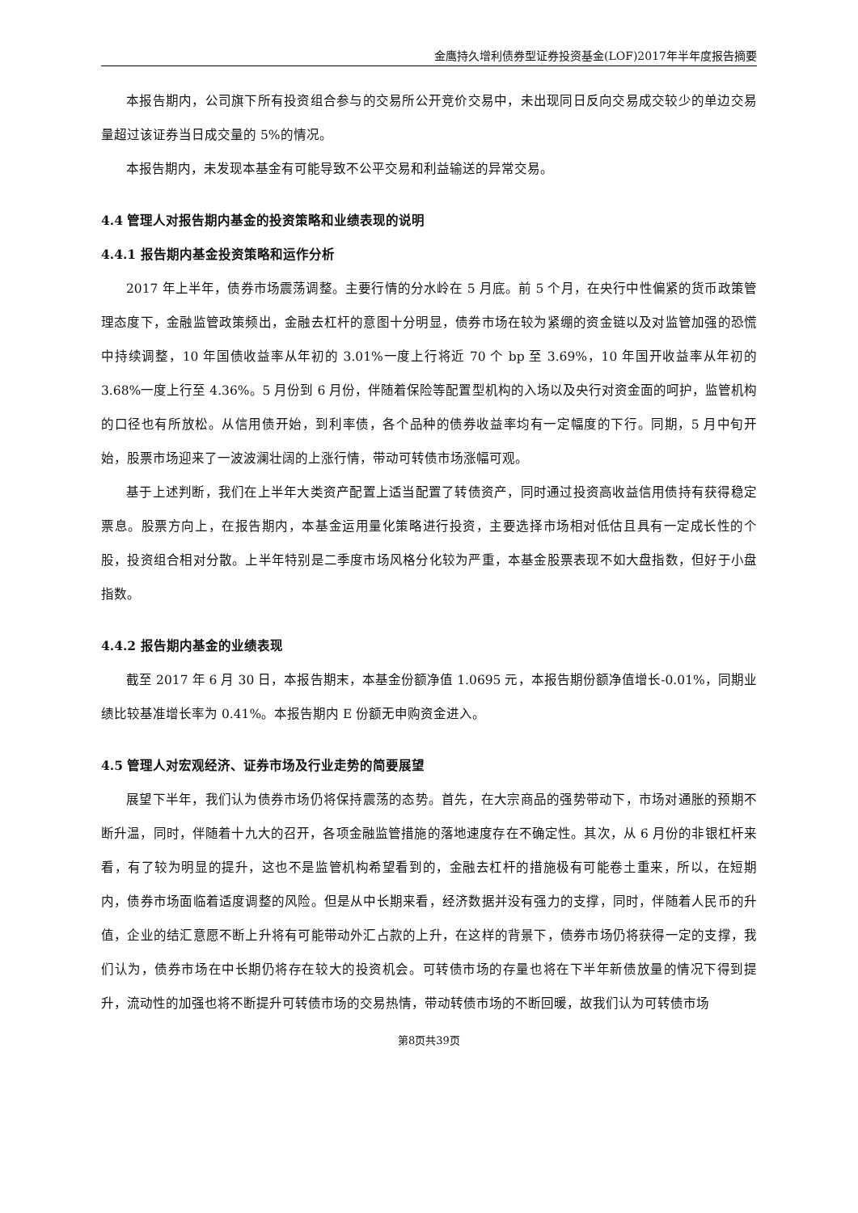金鹰持久增利债券型证券投资基金(LOF)2017年半年度报告摘要
本报告期内，公司旗下所有投资组合参与的交易所公开竞价交易中，未出现同日反向交易成交较少的单边交易量超过该证券当日成交量的 5%的情况。
本报告期内，未发现本基金有可能导致不公平交易和利益输送的异常交易。
4.4 管理人对报告期内基金的投资策略和业绩表现的说明
4.4.1 报告期内基金投资策略和运作分析
2017 年上半年，债券市场震荡调整。主要行情的分水岭在 5 月底。前 5 个月，在央行中性偏紧的货币政策管理态度下，金融监管政策频出，金融去杠杆的意图十分明显，债券市场在较为紧绷的资金链以及对监管加强的恐慌中持续调整，10 年国债收益率从年初的 3.01%一度上行将近 70 个 bp 至 3.69%，10 年国开收益率从年初的 3.68%一度上行至 4.36%。5 月份到 6 月份，伴随着保险等配置型机构的入场以及央行对资金面的呵护，监管机构的口径也有所放松。从信用债开始，到利率债，各个品种的债券收益率均有一定幅度的下行。同期，5 月中旬开始，股票市场迎来了一波波澜壮阔的上涨行情，带动可转债市场涨幅可观。
基于上述判断，我们在上半年大类资产配置上适当配置了转债资产，同时通过投资高收益信用债持有获得稳定票息。股票方向上，在报告期内，本基金运用量化策略进行投资，主要选择市场相对低估且具有一定成长性的个股，投资组合相对分散。上半年特别是二季度市场风格分化较为严重，本基金股票表现不如大盘指数，但好于小盘指数。
4.4.2 报告期内基金的业绩表现
截至 2017 年 6 月 30 日，本报告期末，本基金份额净值 1.0695 元，本报告期份额净值增长-0.01%，同期业绩比较基准增长率为 0.41%。本报告期内 E 份额无申购资金进入。
4.5 管理人对宏观经济、证券市场及行业走势的简要展望
展望下半年，我们认为债券市场仍将保持震荡的态势。首先，在大宗商品的强势带动下，市场对通胀的预期不断升温，同时，伴随着十九大的召开，各项金融监管措施的落地速度存在不确定性。其次，从 6 月份的非银杠杆来看，有了较为明显的提升，这也不是监管机构希望看到的，金融去杠杆的措施极有可能卷土重来，所以，在短期内，债券市场面临着适度调整的风险。但是从中长期来看，经济数据并没有强力的支撑，同时，伴随着人民币的升值，企业的结汇意愿不断上升将有可能带动外汇占款的上升，在这样的背景下，债券市场仍将获得一定的支撑，我们认为，债券市场在中长期仍将存在较大的投资机会。可转债市场的存量也将在下半年新债放量的情况下得到提升，流动性的加强也将不断提升可转债市场的交易热情，带动转债市场的不断回暖，故我们认为可转债市场
第8页共39页